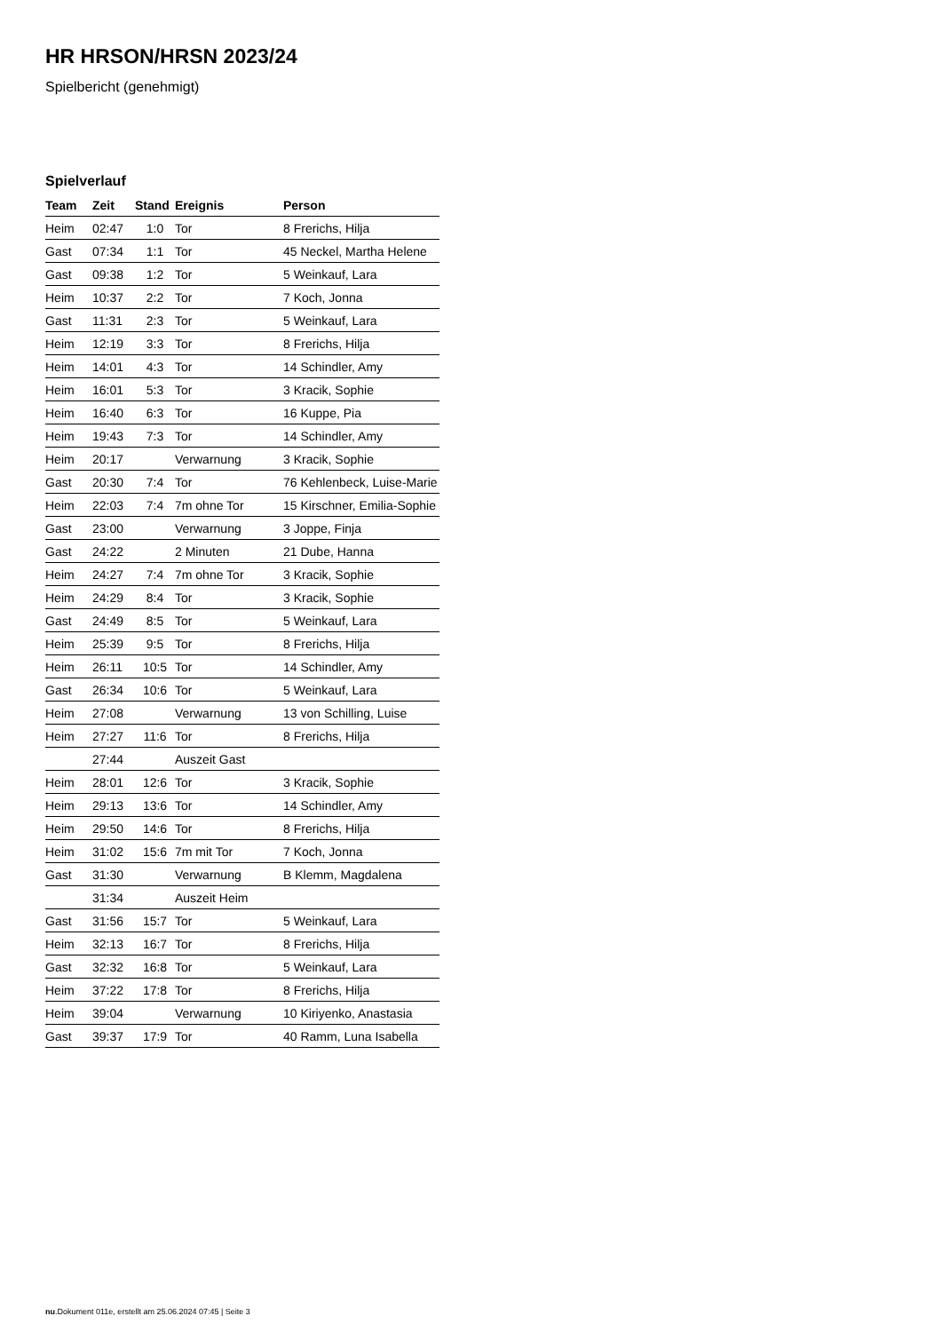HR HRSON/HRSN 2023/24
Spielbericht (genehmigt)
Spielverlauf
| Team | Zeit | Stand | Ereignis | Person |
| --- | --- | --- | --- | --- |
| Heim | 02:47 | 1:0 | Tor | 8 Frerichs, Hilja |
| Gast | 07:34 | 1:1 | Tor | 45 Neckel, Martha Helene |
| Gast | 09:38 | 1:2 | Tor | 5 Weinkauf, Lara |
| Heim | 10:37 | 2:2 | Tor | 7 Koch, Jonna |
| Gast | 11:31 | 2:3 | Tor | 5 Weinkauf, Lara |
| Heim | 12:19 | 3:3 | Tor | 8 Frerichs, Hilja |
| Heim | 14:01 | 4:3 | Tor | 14 Schindler, Amy |
| Heim | 16:01 | 5:3 | Tor | 3 Kracik, Sophie |
| Heim | 16:40 | 6:3 | Tor | 16 Kuppe, Pia |
| Heim | 19:43 | 7:3 | Tor | 14 Schindler, Amy |
| Heim | 20:17 | | Verwarnung | 3 Kracik, Sophie |
| Gast | 20:30 | 7:4 | Tor | 76 Kehlenbeck, Luise-Marie |
| Heim | 22:03 | 7:4 | 7m ohne Tor | 15 Kirschner, Emilia-Sophie |
| Gast | 23:00 | | Verwarnung | 3 Joppe, Finja |
| Gast | 24:22 | | 2 Minuten | 21 Dube, Hanna |
| Heim | 24:27 | 7:4 | 7m ohne Tor | 3 Kracik, Sophie |
| Heim | 24:29 | 8:4 | Tor | 3 Kracik, Sophie |
| Gast | 24:49 | 8:5 | Tor | 5 Weinkauf, Lara |
| Heim | 25:39 | 9:5 | Tor | 8 Frerichs, Hilja |
| Heim | 26:11 | 10:5 | Tor | 14 Schindler, Amy |
| Gast | 26:34 | 10:6 | Tor | 5 Weinkauf, Lara |
| Heim | 27:08 | | Verwarnung | 13 von Schilling, Luise |
| Heim | 27:27 | 11:6 | Tor | 8 Frerichs, Hilja |
| | 27:44 | | Auszeit Gast | |
| Heim | 28:01 | 12:6 | Tor | 3 Kracik, Sophie |
| Heim | 29:13 | 13:6 | Tor | 14 Schindler, Amy |
| Heim | 29:50 | 14:6 | Tor | 8 Frerichs, Hilja |
| Heim | 31:02 | 15:6 | 7m mit Tor | 7 Koch, Jonna |
| Gast | 31:30 | | Verwarnung | B Klemm, Magdalena |
| | 31:34 | | Auszeit Heim | |
| Gast | 31:56 | 15:7 | Tor | 5 Weinkauf, Lara |
| Heim | 32:13 | 16:7 | Tor | 8 Frerichs, Hilja |
| Gast | 32:32 | 16:8 | Tor | 5 Weinkauf, Lara |
| Heim | 37:22 | 17:8 | Tor | 8 Frerichs, Hilja |
| Heim | 39:04 | | Verwarnung | 10 Kiriyenko, Anastasia |
| Gast | 39:37 | 17:9 | Tor | 40 Ramm, Luna Isabella |
nu.Dokument 011e, erstellt am 25.06.2024 07:45 | Seite 3